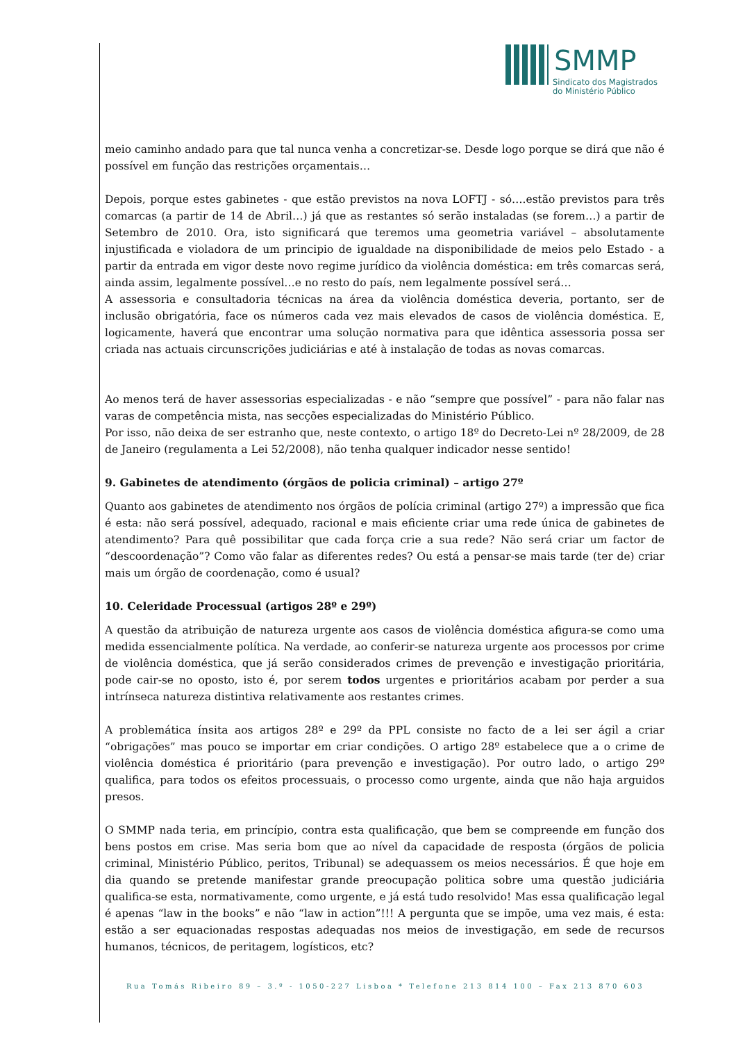SMMP
Sindicato dos Magistrados
do Ministério Público
meio caminho andado para que tal nunca venha a concretizar-se. Desde logo porque se dirá que não é possível em função das restrições orçamentais…
Depois, porque estes gabinetes - que estão previstos na nova LOFTJ - só….estão previstos para três comarcas (a partir de 14 de Abril…) já que as restantes só serão instaladas (se forem…) a partir de Setembro de 2010. Ora, isto significará que teremos uma geometria variável – absolutamente injustificada e violadora de um principio de igualdade na disponibilidade de meios pelo Estado - a partir da entrada em vigor deste novo regime jurídico da violência doméstica: em três comarcas será, ainda assim, legalmente possível…e no resto do país, nem legalmente possível será…
A assessoria e consultadoria técnicas na área da violência doméstica deveria, portanto, ser de inclusão obrigatória, face os números cada vez mais elevados de casos de violência doméstica. E, logicamente, haverá que encontrar uma solução normativa para que idêntica assessoria possa ser criada nas actuais circunscrições judiciárias e até à instalação de todas as novas comarcas.
Ao menos terá de haver assessorias especializadas - e não “sempre que possível” - para não falar nas varas de competência mista, nas secções especializadas do Ministério Público.
Por isso, não deixa de ser estranho que, neste contexto, o artigo 18º do Decreto-Lei nº 28/2009, de 28 de Janeiro (regulamenta a Lei 52/2008), não tenha qualquer indicador nesse sentido!
9. Gabinetes de atendimento (órgãos de policia criminal) – artigo 27º
Quanto aos gabinetes de atendimento nos órgãos de polícia criminal (artigo 27º) a impressão que fica é esta: não será possível, adequado, racional e mais eficiente criar uma rede única de gabinetes de atendimento? Para quê possibilitar que cada força crie a sua rede? Não será criar um factor de “descoordenação”? Como vão falar as diferentes redes? Ou está a pensar-se mais tarde (ter de) criar mais um órgão de coordenação, como é usual?
10. Celeridade Processual (artigos 28º e 29º)
A questão da atribuição de natureza urgente aos casos de violência doméstica afigura-se como uma medida essencialmente política. Na verdade, ao conferir-se natureza urgente aos processos por crime de violência doméstica, que já serão considerados crimes de prevenção e investigação prioritária, pode cair-se no oposto, isto é, por serem todos urgentes e prioritários acabam por perder a sua intrínseca natureza distintiva relativamente aos restantes crimes.
A problemática ínsita aos artigos 28º e 29º da PPL consiste no facto de a lei ser ágil a criar “obrigações” mas pouco se importar em criar condições. O artigo 28º estabelece que a o crime de violência doméstica é prioritário (para prevenção e investigação). Por outro lado, o artigo 29º qualifica, para todos os efeitos processuais, o processo como urgente, ainda que não haja arguidos presos.
O SMMP nada teria, em princípio, contra esta qualificação, que bem se compreende em função dos bens postos em crise. Mas seria bom que ao nível da capacidade de resposta (órgãos de policia criminal, Ministério Público, peritos, Tribunal) se adequassem os meios necessários. É que hoje em dia quando se pretende manifestar grande preocupação politica sobre uma questão judiciária qualifica-se esta, normativamente, como urgente, e já está tudo resolvido! Mas essa qualificação legal é apenas “law in the books” e não “law in action”!!! A pergunta que se impõe, uma vez mais, é esta: estão a ser equacionadas respostas adequadas nos meios de investigação, em sede de recursos humanos, técnicos, de peritagem, logísticos, etc?
Rua Tomás Ribeiro 89 – 3.º - 1050-227 Lisboa * Telefone 213 814 100 – Fax 213 870 603